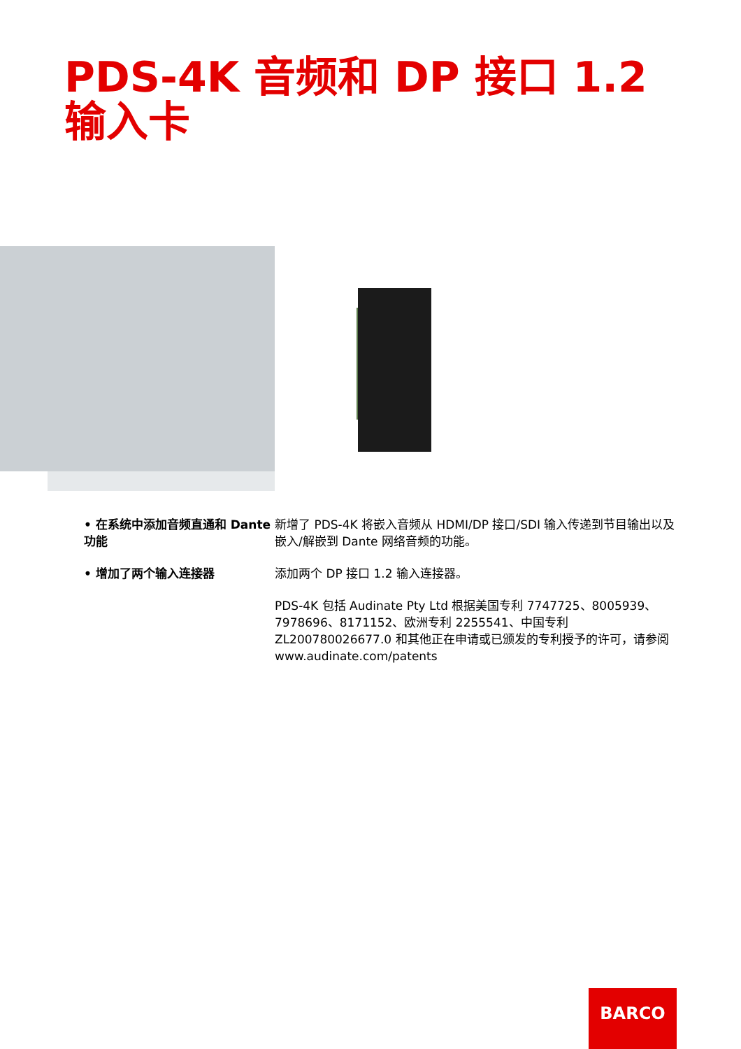PDS-4K 音频和 DP 接口 1.2 输入卡
• 在系统中添加音频直通和 Dante 功能
新增了 PDS-4K 将嵌入音频从 HDMI/DP 接口/SDI 输入传递到节目输出以及嵌入/解嵌到 Dante 网络音频的功能。
• 增加了两个输入连接器 添加两个 DP 接口 1.2 输入连接器。
PDS-4K 包括 Audinate Pty Ltd 根据美国专利 7747725、8005939、7978696、8171152、欧洲专利 2255541、中国专利 ZL200780026677.0 和其他正在申请或已颁发的专利授予的许可，请参阅 www.audinate.com/patents
BARCO